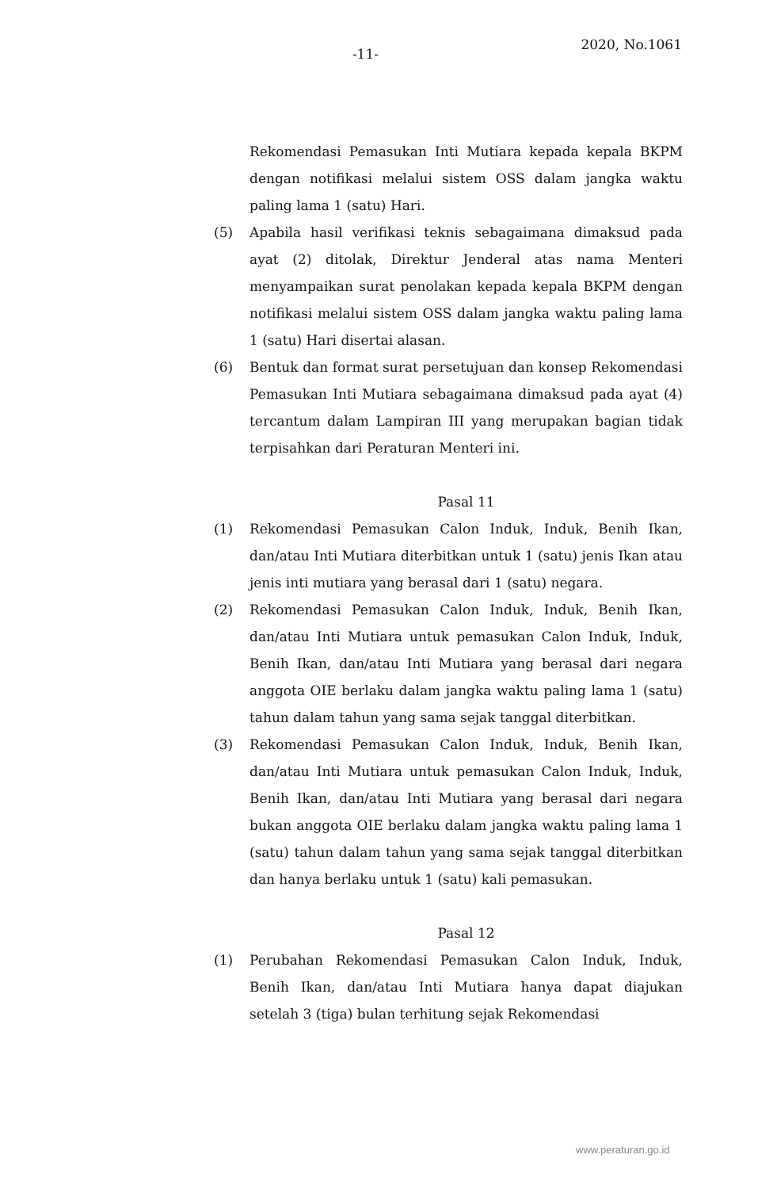-11-
2020, No.1061
Rekomendasi Pemasukan Inti Mutiara kepada kepala BKPM dengan notifikasi melalui sistem OSS dalam jangka waktu paling lama 1 (satu) Hari.
(5) Apabila hasil verifikasi teknis sebagaimana dimaksud pada ayat (2) ditolak, Direktur Jenderal atas nama Menteri menyampaikan surat penolakan kepada kepala BKPM dengan notifikasi melalui sistem OSS dalam jangka waktu paling lama 1 (satu) Hari disertai alasan.
(6) Bentuk dan format surat persetujuan dan konsep Rekomendasi Pemasukan Inti Mutiara sebagaimana dimaksud pada ayat (4) tercantum dalam Lampiran III yang merupakan bagian tidak terpisahkan dari Peraturan Menteri ini.
Pasal 11
(1) Rekomendasi Pemasukan Calon Induk, Induk, Benih Ikan, dan/atau Inti Mutiara diterbitkan untuk 1 (satu) jenis Ikan atau jenis inti mutiara yang berasal dari 1 (satu) negara.
(2) Rekomendasi Pemasukan Calon Induk, Induk, Benih Ikan, dan/atau Inti Mutiara untuk pemasukan Calon Induk, Induk, Benih Ikan, dan/atau Inti Mutiara yang berasal dari negara anggota OIE berlaku dalam jangka waktu paling lama 1 (satu) tahun dalam tahun yang sama sejak tanggal diterbitkan.
(3) Rekomendasi Pemasukan Calon Induk, Induk, Benih Ikan, dan/atau Inti Mutiara untuk pemasukan Calon Induk, Induk, Benih Ikan, dan/atau Inti Mutiara yang berasal dari negara bukan anggota OIE berlaku dalam jangka waktu paling lama 1 (satu) tahun dalam tahun yang sama sejak tanggal diterbitkan dan hanya berlaku untuk 1 (satu) kali pemasukan.
Pasal 12
(1) Perubahan Rekomendasi Pemasukan Calon Induk, Induk, Benih Ikan, dan/atau Inti Mutiara hanya dapat diajukan setelah 3 (tiga) bulan terhitung sejak Rekomendasi
www.peraturan.go.id